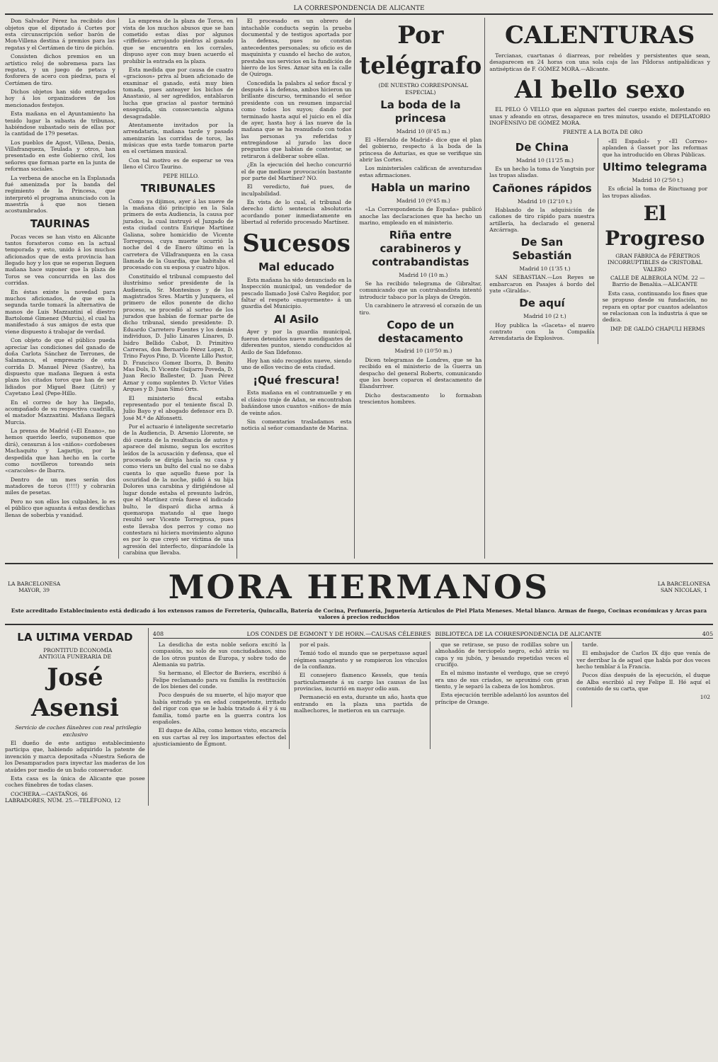LA CORRESPONDENCIA DE ALICANTE
Don Salvador Pérez ha recibido dos objetos que el diputado á Cortes por esta circunscripción señor barón de Mon-Villena destina á premios para las regatas y el Certámen de tiro de pichón.
Consisten dichos premios en un artístico reloj de sobremesa para las regatas, y un juego de petaca y fosforera de acero con piedras, para el Certámen de tiro.
Dichos objetos han sido entregados hoy á los organizadores de los mencionados festejos.
Esta mañana en el Ayuntamiento ha tenido lugar la subasta de tribunas, habiéndose subastado seis de ellas por la cantidad de 179 pesetas.
Los pueblos de Agost, Villena, Denia, Villafranqueza, Teulada y otros, han presentado en este Gobierno civil, los señores que forman parte en la junta de reformas sociales.
La verbena de anoche en la Esplanada fué amenizada por la banda del regimiento de la Princesa, que interpretó el programa anunciado con la maestría á que nos tienen acostumbrados.
TAURINAS
Pocas veces se han visto en Alicante tantos forasteros como en la actual temporada y esto, unido á los muchos aficionados que de esta provincia han llegado hoy y los que se esperan lleguen mañana hace suponer que la plaza de Toros se vea concurrida en las dos corridas.
En éstas existe la novedad para muchos aficionados, de que en la segunda tarde tomará la alternativa de manos de Luis Mazzantini el diestro Bartolomé Gimenez (Murcia), el cual ha manifestado á sus amigos de esta que viene dispuesto á trabajar de verdad.
Con objeto de que el público pueda apreciar las condiciones del ganado de doña Carlota Sánchez de Terrones, de Salamanca, el empresario de esta corrida D. Manuel Pérez (Sastre), ha dispuesto que mañana lleguen á esta plaza los citados toros que han de ser lidiados por Miguel Baez (Litri) y Cayetano Leal (Pepe-Hillo.
En el correo de hoy ha llegado, acompañado de su respectiva cuadrilla, el matador Mazzantini. Mañana llegará Murcia.
La prensa de Madrid («El Enano», no hemos querido leerlo, suponemos que dirá), censuran á los «niños» cordobeses Machaquito y Lagartijo, por la despedida que han hecho en la corte como novilleros toreando seis «caracoles» de Ibarra.
Dentro de un mes serán dos matadores de toros (!!!!) y cobrarán miles de pesetas.
Pero no son ellos los culpables, lo es el público que aguanta á estas desdichas llenas de soberbia y vanidad.
La empresa de la plaza de Toros, en vista de los muchos abusos que se han cometido estas días por algunos «riffeños» arrojando piedras al ganado que se encuentra en los corrales, dispuso ayer con muy buen acuerdo el prohibir la entrada en la plaza.
Esta medida que por causa de cuatro «graciosos» priva al buen aficionado de examinar el ganado, está muy bien tomada, pues anteayer los bichos de Anastasio, al ser agredidos, entablaron lucha que gracias al pastor terminó enseguida, sin consecuencia alguna desagradable.
Atentamente invitados por la arrendataria, mañana tarde y pasado amenizarán las corridas de toros, las músicas que esta tarde tomaron parte en el certámen musical.
Con tal motivo es de esperar se vea lleno el Circo Taurino.
PEPE HILLO.
TRIBUNALES
Como ya dijimos, ayer á las nueve de la mañana dió principio en la Sala primera de esta Audiencia, la causa por jurados, la cual instruyó el Juzgado de esta ciudad contra Enrique Martínez Galiana, sobre homicidio de Vicente Torregrosa, cuya muerte ocurrió la noche del 4 de Enero último en la carretera de Villafranqueza en la casa llamada de la Guardia, que habitaba el procesado con su esposa y cuatro hijos.
Constituído el tribunal compuesto del ilustrísimo señor presidente de la Audiencia, Sr. Montesinos y de los magistrados Sres. Martín y Junquera, el primero de ellos ponente de dicho proceso, se procedió al sorteo de los jurados que habían de formar parte de dicho tribunal, siendo presidente: D. Eduardo Carretero Fuentes y los demás individuos, D. Julio Linares Linares, D. Isidro Bellido Cabot, D. Primitivo Carreras, don Bernardo Pérez Lopez, D. Trino Fayos Pino, D. Vicente Lillo Pastor, D. Francisco Gomez Iborra, D. Benito Mas Dols, D. Vicente Guijarro Poveda, D. Juan Recio Ballester, D. Juan Pérez Aznar y como suplentes D. Victor Viñes Arques y D. Juan Simó Orts.
El ministerio fiscal estaba representado por el teniente fiscal D. Julio Bayo y el abogado defensor era D. José M.ª de Alfonsetti.
Por el actuario é inteligente secretario de la Audiencia, D. Arsenio Llorente, se dió cuenta de la resultancia de autos y aparece del mismo, segun los escritos leídos de la acusación y defensa, que el procesado se dirigía hacia su casa y como viera un bulto del cual no se daba cuenta lo que aquello fuese por la oscuridad de la noche, pidió á su hija Dolores una carabina y dirigiéndose al lugar donde estaba el presunto ladrón, que el Martínez creía fuese el indicado bulto, le disparó dicha arma á quemaropa matando al que luego resultó ser Vicente Torregrosa, pues este llevaba dos perros y como no contestara ni hiciera movimiento alguno es por lo que creyó ser víctima de una agresión del interfecto, disparándole la carabina que llevaba.
El procesado es un obrero de intachable conducta según la prueba documental y de testigos aportada por la defensa, pues no constan antecedentes personales; su oficio es de maquinista y cuando el hecho de autos, prestaba sus servicios en la fundición de hierro de los Sres. Aznar sita en la calle de Quiroga.
Concedida la palabra al señor fiscal y después á la defensa, ambos hicieron un brillante discurso, terminando el señor presidente con un resumen imparcial como todos los suyos; dando por terminado hasta aquí el juicio en el día de ayer, hasta hoy á las nueve de la mañana que se ha reanudado con todas las personas ya referidas y entregándose al jurado las doce preguntas que habían de contestar, se retiraron á deliberar sobre ellas.
¿En la ejecución del hecho concurrió el de que mediase provocación bastante por parte del Martínez? NO.
El veredicto, fué pues, de inculpabilidad.
En vista de lo cual, el tribunal de derecho dictó sentencia absolutoria acordando poner inmediatamente en libertad al referido procesado Martínez.
Sucesos
Mal educado
Esta mañana ha sido denunciado en la Inspección municipal, un vendedor de pescado llamado José Calvo Regidor, por faltar el respeto «mayormente» á un guardia del Municipio.
Al Asilo
Ayer y por la guardia municipal, fueron detenidos nueve mendigantes de diferentes puntos, siendo conducidos al Asilo de San Ildefonso.
Hoy han sido recogidos nueve, siendo uno de ellos vecino de esta ciudad.
¡Qué frescura!
Esta mañana en el contramuelle y en el clásico traje de Adan, se encontraban bañándose unos cuantos «niños» de más de veinte años.
Sin comentarios trasladamos esta noticia al señor comandante de Marina.
Por telégrafo
(DE NUESTRO CORRESPONSAL ESPECIAL)
La boda de la princesa
Madrid 10 (8'45 m.)
El «Heraldo de Madrid» dice que el plan del gobierno, respecto á la boda de la princesa de Asturias, es que se verifique sin abrir las Cortes.
Los ministeriales califican de aventuradas estas afirmaciones.
Habla un marino
Madrid 10 (9'45 m.)
«La Correspondencia de España» publicó anoche las declaraciones que ha hecho un marino, empleado en el ministerio.
Riña entre carabineros y contrabandistas
Madrid 10 (10 m.)
Se ha recibido telegrama de Gibraltar, comunicando que un contrabandista intentó introducir tabaco por la playa de Oregón.
Un carabinero le atravesó el corazón de un tiro.
Copo de un destacamento
Madrid 10 (10'50 m.)
Dicen telegramas de Londres, que se ha recibido en el ministerio de la Guerra un despacho del general Roberts, comunicando que los boers coparon el destacamento de Elandsrriver.
Dicho destacamento lo formaban trescientos hombres.
CALENTURAS
Tercianas, cuartanas ó diarreas, por rebeldes y persistentes que sean, desaparecen en 24 horas con una sola caja de las Píldoras antipalúdicas y antisépticas de F. GÓMEZ MORA.—Alicante.
Al bello sexo
EL PELO Ó VELLO que en algunas partes del cuerpo existe, molestando en unas y afeando en otras, desaparece en tres minutos, usando el DEPILATORIO INOFENSIVO DE GÓMEZ MORA.
FRENTE A LA BOTA DE ORO
De China
Madrid 10 (11'25 m.)
Es un hecho la toma de Yangtsin por las tropas aliadas.
Cañones rápidos
Madrid 10 (12'10 t.)
Hablando de la adquisición de cañones de tiro rápido para nuestra artillería, ha declarado el general Azcárraga.
De San Sebastián
Madrid 10 (1'35 t.)
SAN SEBASTIAN.—Los Reyes se embarcaron en Pasajes á bordo del yate «Giralda».
De aquí
Madrid 10 (2 t.)
Hoy publica la «Gaceta» el nuevo contrato con la Compañía Arrendataria de Explosivos.
«El Español» y «El Correo» aplanden á Gasset por las reformas que ha introducido en Obras Públicas.
Ultimo telegrama
Madrid 10 (2'50 t.)
Es oficial la toma de Rinctuang por las tropas aliadas.
El Progreso
GRAN FÁBRICA de FÉRETROS INCORRUPTIBLES de CRISTOBAL VALERO
CALLE DE ALBEROLA NÚM. 22 — Barrio de Benalúa.—ALICANTE
Esta casa, continuando los fines que se propuso desde su fundación, no repara en optar por cuantos adelantos se relacionan con la industria á que se dedica.
IMP. DE GALDÓ CHAPULI HERMS
LA BARCELONESA
MAYOR, 39 MORA HERMANOS LA BARCELONESA
SAN NICOLAS, 1
Este acreditado Establecimiento está dedicado á los extensos ramos de Ferretería, Quincalla, Batería de Cocina, Perfumería, Juguetería Artículos de Piel Plata Meneses. Metal blanco. Armas de fuego, Cocinas económicas y Arcas para valores á precios reducidos
LA ULTIMA VERDAD
PRONTITUD ECONOMÍA
ANTIGUA FUNERARIA DE
José Asensi
Servicio de coches fúnebres con real privilegio exclusivo
El dueño de este antiguo establecimiento participa que, habiendo adquirido la patente de invención y marca depositada «Nuestra Señora de los Desamparados para inyectar las maderas de los ataúdes por medio de un baño conservador.
Esta casa es la única de Alicante que posee coches fúnebres de todas clases.
COCHERA.—CASTAÑOS, 46
LABRADORES, NÚM. 25.—TELÉFONO, 12
408 LOS CONDES DE EGMONT Y DE HORN.—CAUSAS CÉLEBRES
La desdicha de esta noble señora excitó la compasión, no solo de sus conciudadanos, sino de los otros puntos de Europa, y sobre todo de Alemania su patria.
Su hermano, el Elector de Baviera, escribió á Felipe reclamando para su familia la restitución de los bienes del conde.
Poco después de su muerte, el hijo mayor que había entrado ya en edad competente, irritado del rigor con que se le había tratado á él y á su familia, tomó parte en la guerra contra los españoles.
El duque de Alba, como hemos visto, encarecía en sus cartas al rey los importantes efectos del ajusticiamiento de Egmont.
por el país.
Temió todo el mundo que se perpetuase aquel régimen sangriento y se rompieron los vínculos de la confianza.
El consejero flamenco Kessels, que tenía particularmente á su cargo las causas de las provincias, incurrió en mayor odio aun.
Permaneció en esta, durante un año, hasta que entrando en la plaza una partida de malhechores, le metieron en un carruaje.
BIBLIOTECA DE LA CORRESPONDENCIA DE ALICANTE 405
que se retirase, se puso de rodillas sobre un almohadón de terciopelo negro, echó atrás su capa y su jubón, y besando repetidas veces el crucifijo.
En el mismo instante el verdugo, que se creyó era uno de sus criados, se aproximó con gran tiento, y le separó la cabeza de los hombros.
Esta ejecución terrible adelantó los asuntos del príncipe de Orange.
tarde.
El embajador de Carlos IX dijo que venía de ver derribar la de aquel que había por dos veces hecho temblar á la Francia.
Pocos días después de la ejecución, el duque de Alba escribió al rey Felipe II. Hé aquí el contenido de su carta, que
102